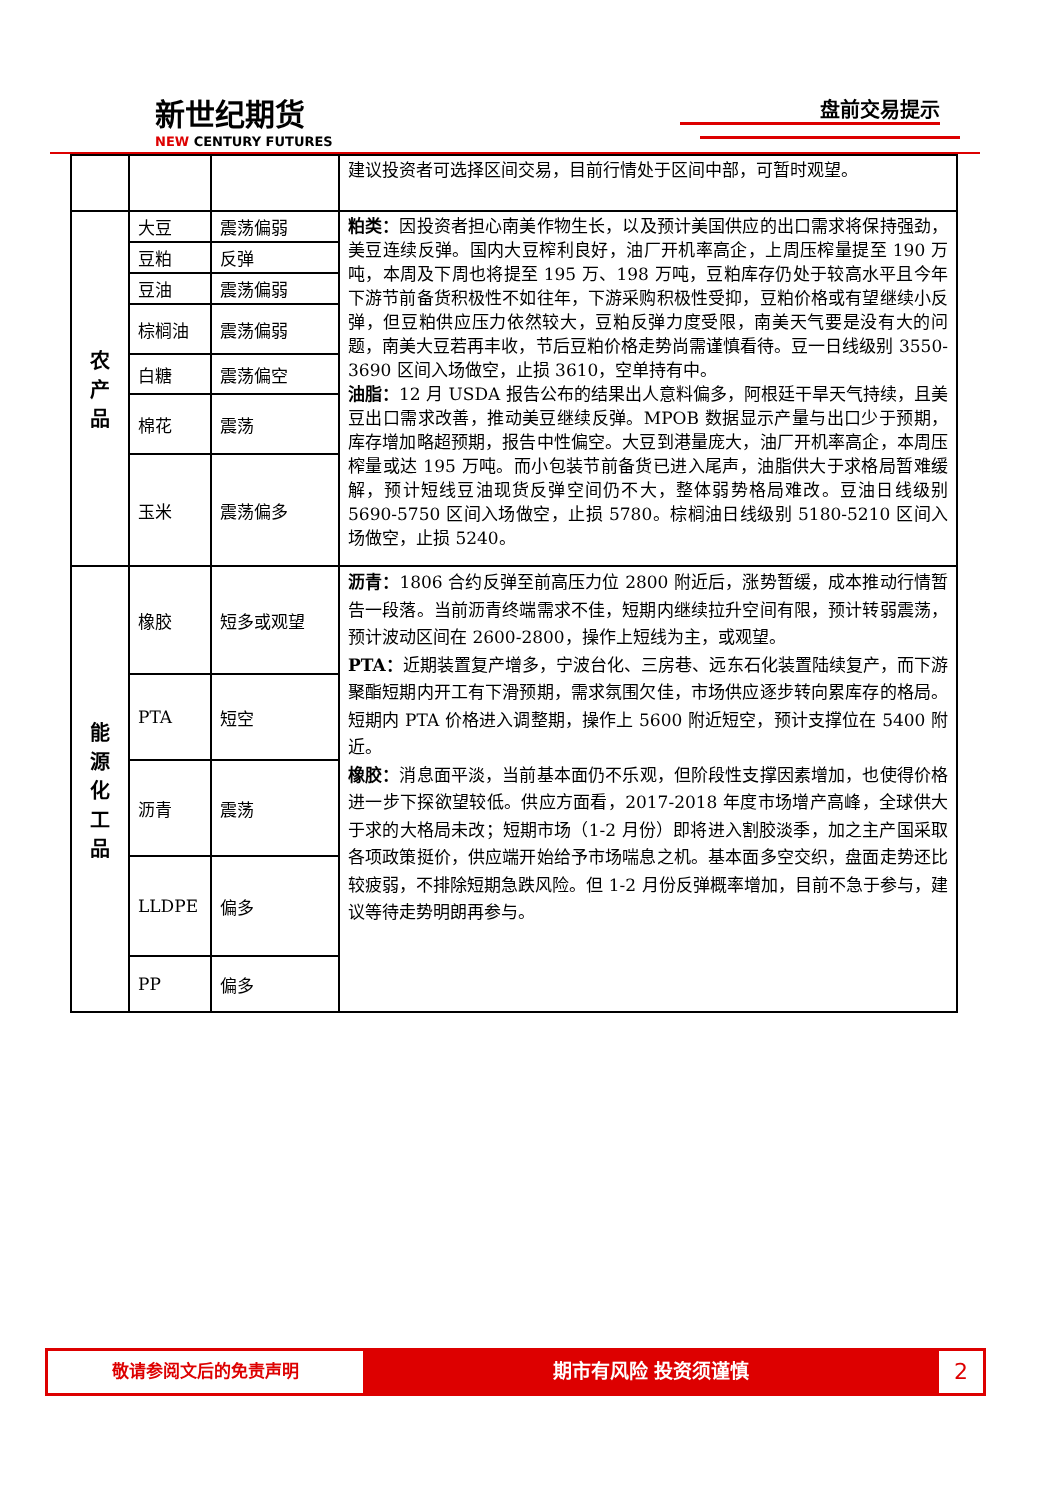新世纪期货
NEW CENTURY FUTURES
盘前交易提示
| | | | 建议投资者可选择区间交易，目前行情处于区间中部，可暂时观望。 |
| 农 产 品 | 大豆 | 震荡偏弱 | 粕类： 因投资者担心南美作物生长，以及预计美国供应的出口需求将保持强劲，美豆连续反弹。国内大豆榨利良好，油厂开机率高企，上周压榨量提至 190 万吨，本周及下周也将提至 195 万、198 万吨，豆粕库存仍处于较高水平且今年下游节前备货积极性不如往年，下游采购积极性受抑，豆粕价格或有望继续小反弹，但豆粕供应压力依然较大，豆粕反弹力度受限，南美天气要是没有大的问题，南美大豆若再丰收，节后豆粕价格走势尚需谨慎看待。豆一日线级别 3550-3690 区间入场做空，止损 3610，空单持有中。 油脂： 12 月 USDA 报告公布的结果出人意料偏多，阿根廷干旱天气持续，且美豆出口需求改善，推动美豆继续反弹。MPOB 数据显示产量与出口少于预期，库存增加略超预期，报告中性偏空。大豆到港量庞大，油厂开机率高企，本周压榨量或达 195 万吨。而小包装节前备货已进入尾声，油脂供大于求格局暂难缓解，预计短线豆油现货反弹空间仍不大，整体弱势格局难改。豆油日线级别 5690-5750 区间入场做空，止损 5780。棕榈油日线级别 5180-5210 区间入场做空，止损 5240。 |
| | 豆粕 | 反弹 | |
| | 豆油 | 震荡偏弱 | |
| | 棕榈油 | 震荡偏弱 | |
| | 白糖 | 震荡偏空 | |
| | 棉花 | 震荡 | |
| | 玉米 | 震荡偏多 | |
| 能 源 化 工 品 | 橡胶 | 短多或观望 | 沥青： 1806 合约反弹至前高压力位 2800 附近后，涨势暂缓，成本推动行情暂告一段落。当前沥青终端需求不佳，短期内继续拉升空间有限，预计转弱震荡，预计波动区间在 2600-2800，操作上短线为主，或观望。 PTA： 近期装置复产增多，宁波台化、三房巷、远东石化装置陆续复产，而下游聚酯短期内开工有下滑预期，需求氛围欠佳，市场供应逐步转向累库存的格局。短期内 PTA 价格进入调整期，操作上 5600 附近短空，预计支撑位在 5400 附近。 橡胶： 消息面平淡，当前基本面仍不乐观，但阶段性支撑因素增加，也使得价格进一步下探欲望较低。供应方面看，2017-2018 年度市场增产高峰，全球供大于求的大格局未改；短期市场（1-2 月份）即将进入割胶淡季，加之主产国采取各项政策挺价，供应端开始给予市场喘息之机。基本面多空交织，盘面走势还比较疲弱，不排除短期急跌风险。但 1-2 月份反弹概率增加，目前不急于参与，建议等待走势明朗再参与。 |
| | PTA | 短空 | |
| | 沥青 | 震荡 | |
| | LLDPE | 偏多 | |
| | PP | 偏多 | |
敬请参阅文后的免责声明 期市有风险 投资须谨慎
2